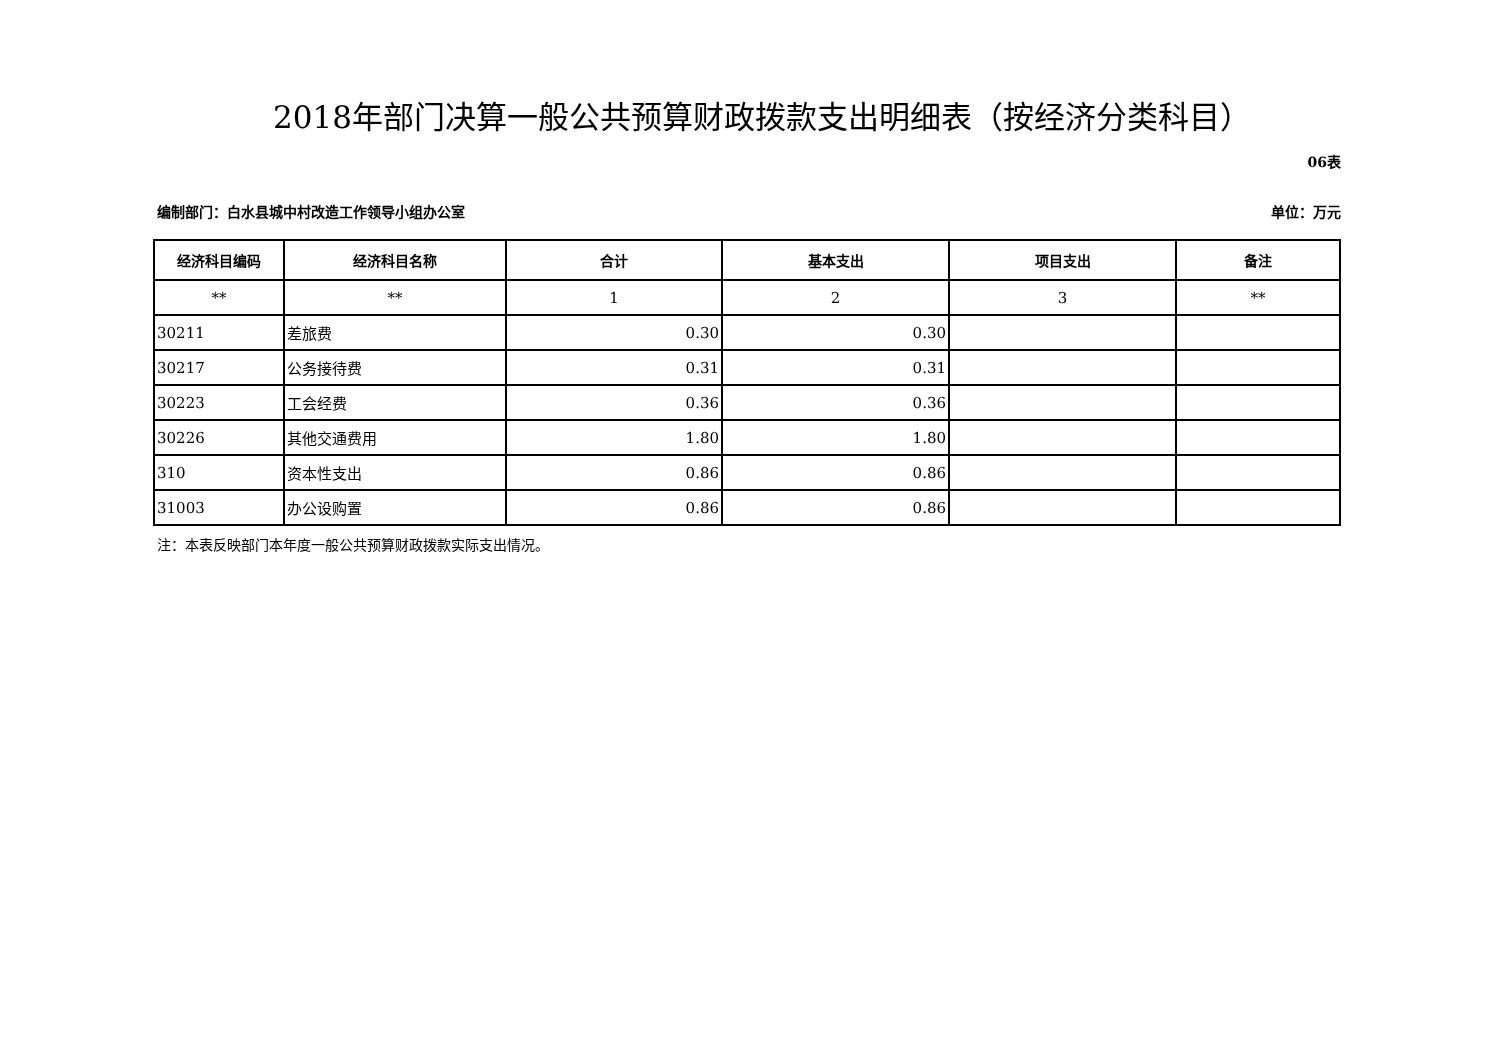2018年部门决算一般公共预算财政拨款支出明细表（按经济分类科目）
06表
编制部门：白水县城中村改造工作领导小组办公室 单位：万元
| 经济科目编码 | 经济科目名称 | 合计 | 基本支出 | 项目支出 | 备注 |
| --- | --- | --- | --- | --- | --- |
| ** | ** | 1 | 2 | 3 | ** |
| 30211 | 差旅费 | 0.30 | 0.30 | | |
| 30217 | 公务接待费 | 0.31 | 0.31 | | |
| 30223 | 工会经费 | 0.36 | 0.36 | | |
| 30226 | 其他交通费用 | 1.80 | 1.80 | | |
| 310 | 资本性支出 | 0.86 | 0.86 | | |
| 31003 | 办公设购置 | 0.86 | 0.86 | | |
注：本表反映部门本年度一般公共预算财政拨款实际支出情况。